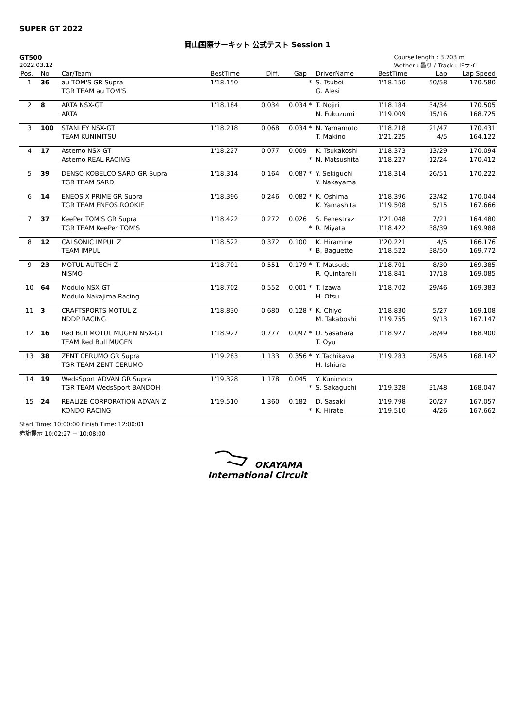SUPER GT 2022
岡山国際サーキット 公式テスト Session 1
GT500
2022.03.12
Course length : 3.703 m
Wether : 曇り / Track : ドライ
| Pos. | No | Car/Team | BestTime | Diff. | Gap | | DriverName | BestTime | Lap | Lap Speed |
| --- | --- | --- | --- | --- | --- | --- | --- | --- | --- | --- |
| 1 | 36 | au TOM'S GR Supra TGR TEAM au TOM'S | 1'18.150 | | | * | S. Tsuboi G. Alesi | 1'18.150 | 50/58 | 170.580 |
| 2 | 8 | ARTA NSX-GT ARTA | 1'18.184 | 0.034 | 0.034 | * | T. Nojiri N. Fukuzumi | 1'18.184 1'19.009 | 34/34 15/16 | 170.505 168.725 |
| 3 | 100 | STANLEY NSX-GT TEAM KUNIMITSU | 1'18.218 | 0.068 | 0.034 | * | N. Yamamoto T. Makino | 1'18.218 1'21.225 | 21/47 4/5 | 170.431 164.122 |
| 4 | 17 | Astemo NSX-GT Astemo REAL RACING | 1'18.227 | 0.077 | 0.009 | * | K. Tsukakoshi N. Matsushita | 1'18.373 1'18.227 | 13/29 12/24 | 170.094 170.412 |
| 5 | 39 | DENSO KOBELCO SARD GR Supra TGR TEAM SARD | 1'18.314 | 0.164 | 0.087 | * | Y. Sekiguchi Y. Nakayama | 1'18.314 | 26/51 | 170.222 |
| 6 | 14 | ENEOS X PRIME GR Supra TGR TEAM ENEOS ROOKIE | 1'18.396 | 0.246 | 0.082 | * | K. Oshima K. Yamashita | 1'18.396 1'19.508 | 23/42 5/15 | 170.044 167.666 |
| 7 | 37 | KeePer TOM'S GR Supra TGR TEAM KeePer TOM'S | 1'18.422 | 0.272 | 0.026 | * | S. Fenestraz R. Miyata | 1'21.048 1'18.422 | 7/21 38/39 | 164.480 169.988 |
| 8 | 12 | CALSONIC IMPUL Z TEAM IMPUL | 1'18.522 | 0.372 | 0.100 | * | K. Hiramine B. Baguette | 1'20.221 1'18.522 | 4/5 38/50 | 166.176 169.772 |
| 9 | 23 | MOTUL AUTECH Z NISMO | 1'18.701 | 0.551 | 0.179 | * | T. Matsuda R. Quintarelli | 1'18.701 1'18.841 | 8/30 17/18 | 169.385 169.085 |
| 10 | 64 | Modulo NSX-GT Modulo Nakajima Racing | 1'18.702 | 0.552 | 0.001 | * | T. Izawa H. Otsu | 1'18.702 | 29/46 | 169.383 |
| 11 | 3 | CRAFTSPORTS MOTUL Z NDDP RACING | 1'18.830 | 0.680 | 0.128 | * | K. Chiyo M. Takaboshi | 1'18.830 1'19.755 | 5/27 9/13 | 169.108 167.147 |
| 12 | 16 | Red Bull MOTUL MUGEN NSX-GT TEAM Red Bull MUGEN | 1'18.927 | 0.777 | 0.097 | * | U. Sasahara T. Oyu | 1'18.927 | 28/49 | 168.900 |
| 13 | 38 | ZENT CERUMO GR Supra TGR TEAM ZENT CERUMO | 1'19.283 | 1.133 | 0.356 | * | Y. Tachikawa H. Ishiura | 1'19.283 | 25/45 | 168.142 |
| 14 | 19 | WedsSport ADVAN GR Supra TGR TEAM WedsSport BANDOH | 1'19.328 | 1.178 | 0.045 | * | Y. Kunimoto S. Sakaguchi | 1'19.328 | 31/48 | 168.047 |
| 15 | 24 | REALIZE CORPORATION ADVAN Z KONDO RACING | 1'19.510 | 1.360 | 0.182 | * | D. Sasaki K. Hirate | 1'19.798 1'19.510 | 20/27 4/26 | 167.057 167.662 |
Start Time: 10:00:00 Finish Time: 12:00:01
赤旗提示 10:02:27 − 10:08:00
OKAYAMA
International Circuit